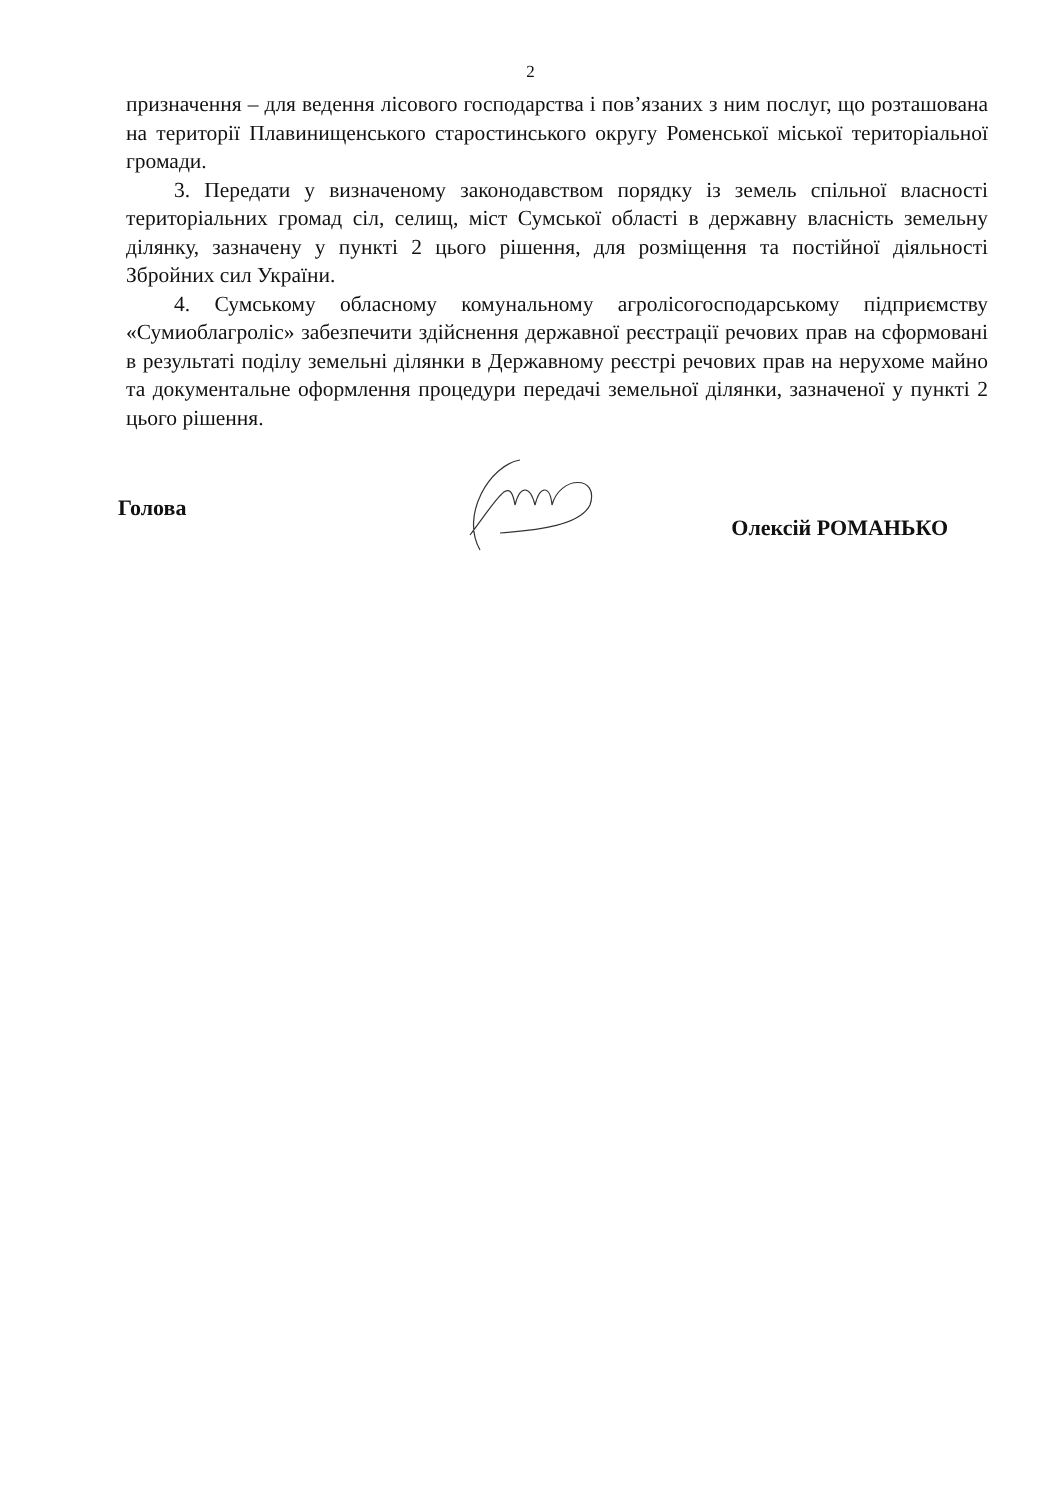2
призначення – для ведення лісового господарства і пов’язаних з ним послуг, що розташована на території Плавинищенського старостинського округу Роменської міської територіальної громади.
3. Передати у визначеному законодавством порядку із земель спільної власності територіальних громад сіл, селищ, міст Сумської області в державну власність земельну ділянку, зазначену у пункті 2 цього рішення, для розміщення та постійної діяльності Збройних сил України.
4. Сумському обласному комунальному агролісогосподарському підприємству «Сумиоблагроліс» забезпечити здійснення державної реєстрації речових прав на сформовані в результаті поділу земельні ділянки в Державному реєстрі речових прав на нерухоме майно та документальне оформлення процедури передачі земельної ділянки, зазначеної у пункті 2 цього рішення.
Голова Олексій РОМАНЬКО